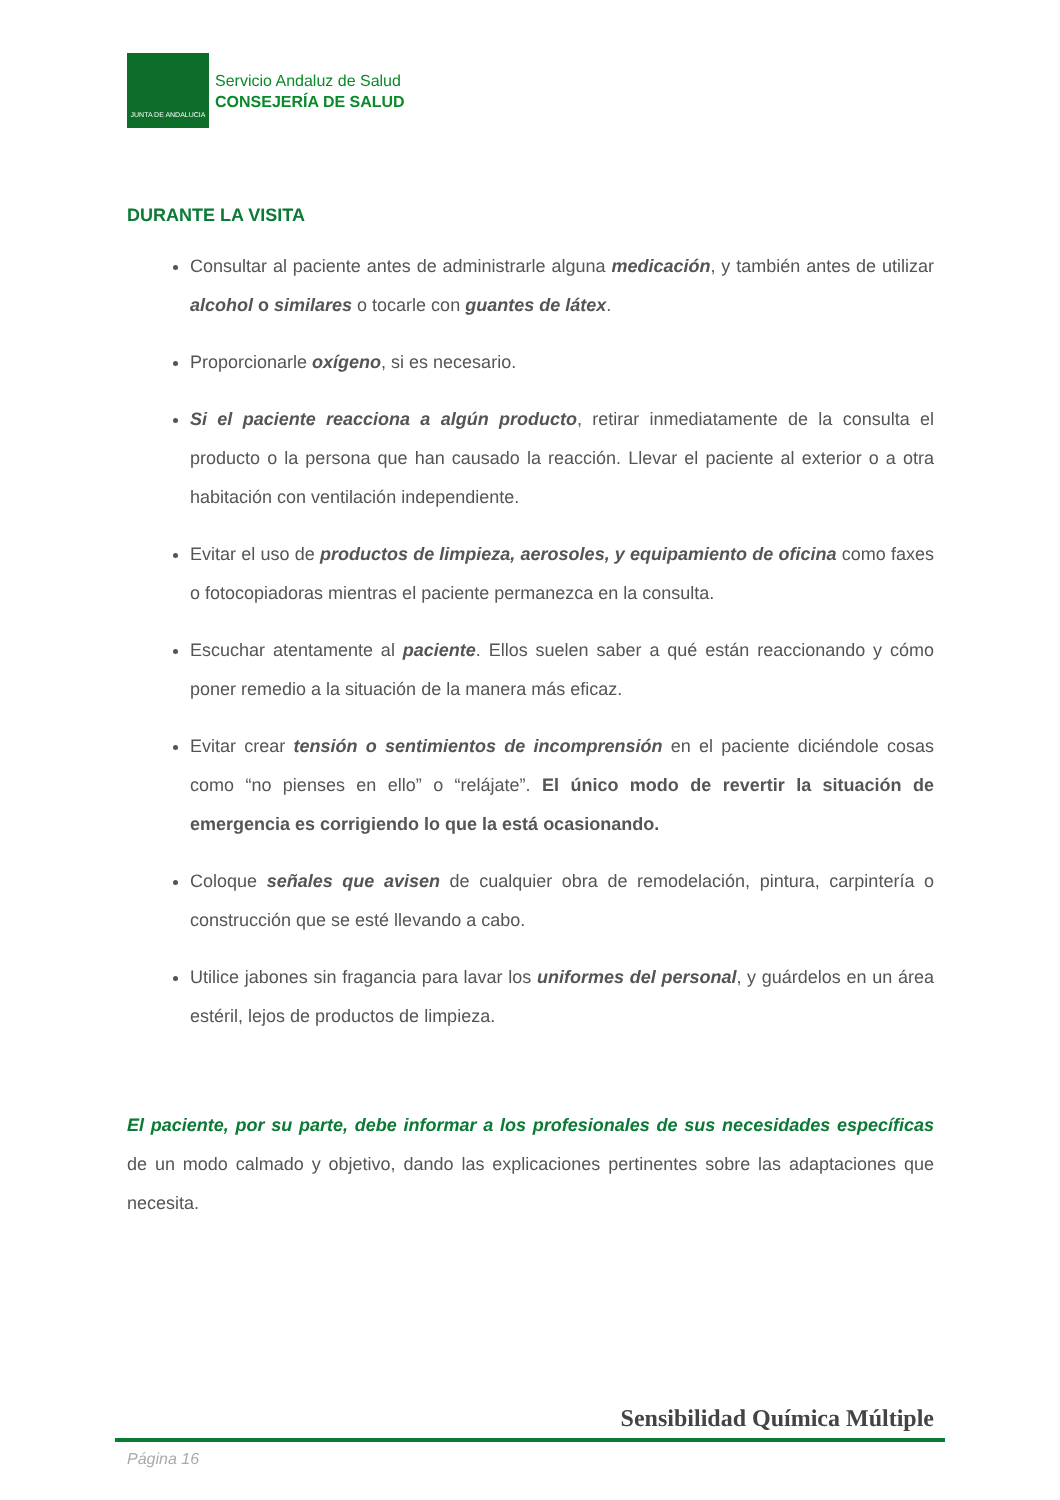JUNTA DE ANDALUCIA
Servicio Andaluz de Salud
CONSEJERÍA DE SALUD
DURANTE LA VISITA
Consultar al paciente antes de administrarle alguna medicación, y también antes de utilizar alcohol o similares o tocarle con guantes de látex.
Proporcionarle oxígeno, si es necesario.
Si el paciente reacciona a algún producto, retirar inmediatamente de la consulta el producto o la persona que han causado la reacción. Llevar el paciente al exterior o a otra habitación con ventilación independiente.
Evitar el uso de productos de limpieza, aerosoles, y equipamiento de oficina como faxes o fotocopiadoras mientras el paciente permanezca en la consulta.
Escuchar atentamente al paciente. Ellos suelen saber a qué están reaccionando y cómo poner remedio a la situación de la manera más eficaz.
Evitar crear tensión o sentimientos de incomprensión en el paciente diciéndole cosas como “no pienses en ello” o “relájate”. El único modo de revertir la situación de emergencia es corrigiendo lo que la está ocasionando.
Coloque señales que avisen de cualquier obra de remodelación, pintura, carpintería o construcción que se esté llevando a cabo.
Utilice jabones sin fragancia para lavar los uniformes del personal, y guárdelos en un área estéril, lejos de productos de limpieza.
El paciente, por su parte, debe informar a los profesionales de sus necesidades específicas de un modo calmado y objetivo, dando las explicaciones pertinentes sobre las adaptaciones que necesita.
Sensibilidad Química Múltiple
Página 16